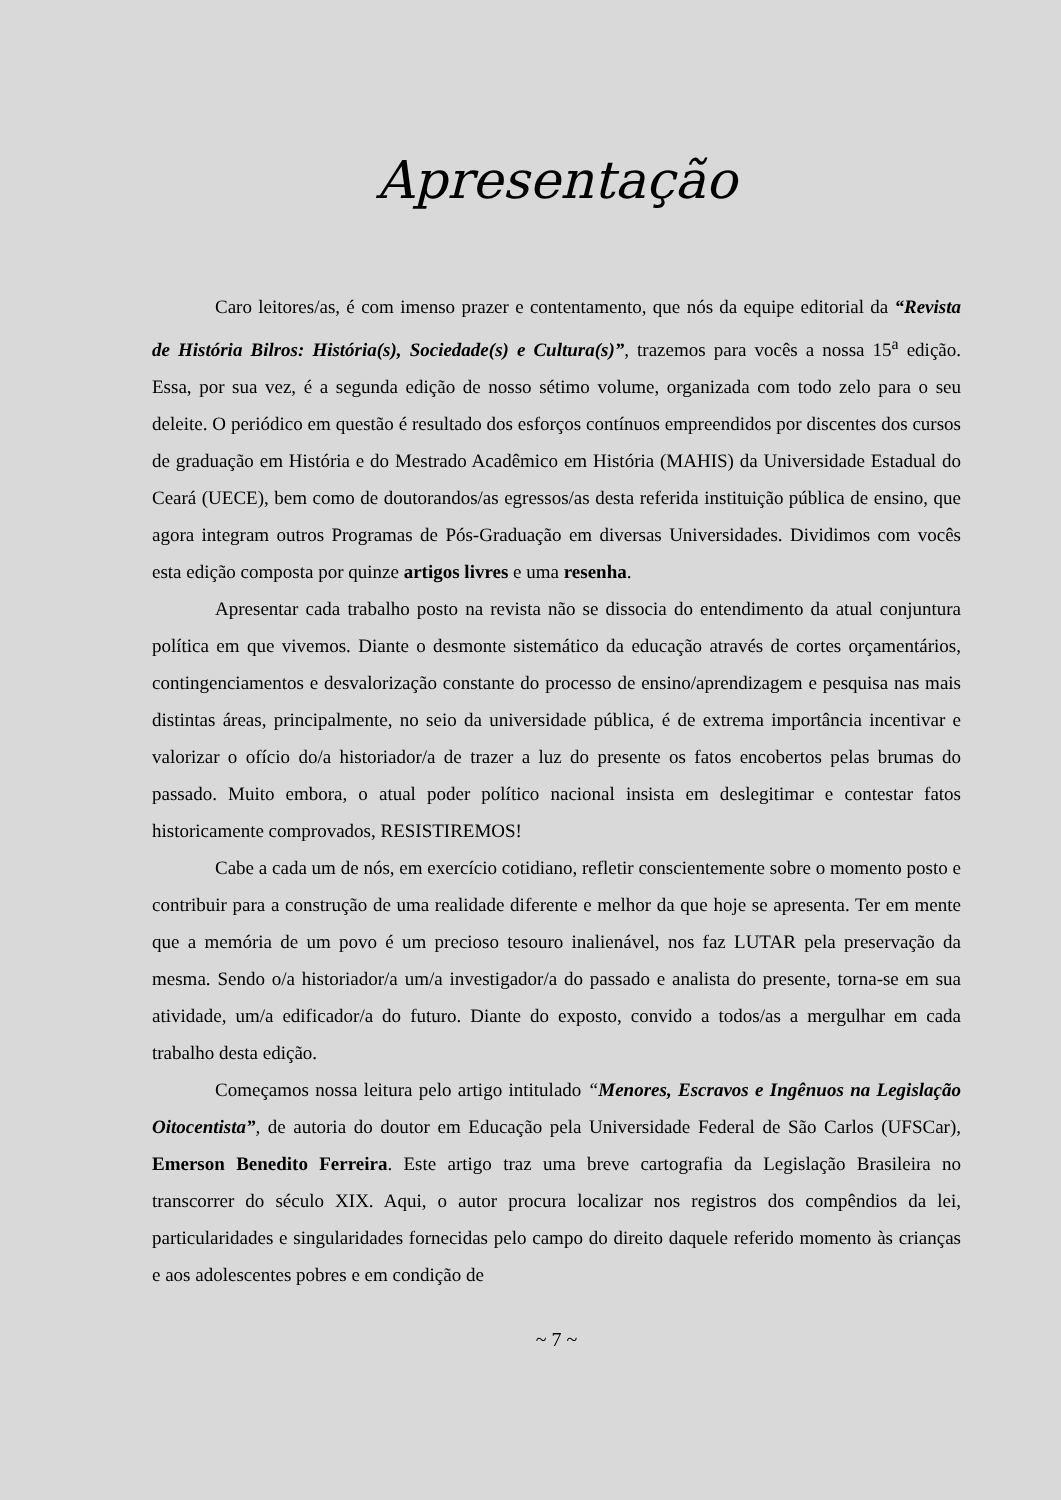Apresentação
Caro leitores/as, é com imenso prazer e contentamento, que nós da equipe editorial da “Revista de História Bilros: História(s), Sociedade(s) e Cultura(s)”, trazemos para vocês a nossa 15<sup>a</sup> edição. Essa, por sua vez, é a segunda edição de nosso sétimo volume, organizada com todo zelo para o seu deleite. O periódico em questão é resultado dos esforços contínuos empreendidos por discentes dos cursos de graduação em História e do Mestrado Acadêmico em História (MAHIS) da Universidade Estadual do Ceará (UECE), bem como de doutorandos/as egressos/as desta referida instituição pública de ensino, que agora integram outros Programas de Pós-Graduação em diversas Universidades. Dividimos com vocês esta edição composta por quinze artigos livres e uma resenha.
Apresentar cada trabalho posto na revista não se dissocia do entendimento da atual conjuntura política em que vivemos. Diante o desmonte sistemático da educação através de cortes orçamentários, contingenciamentos e desvalorização constante do processo de ensino/aprendizagem e pesquisa nas mais distintas áreas, principalmente, no seio da universidade pública, é de extrema importância incentivar e valorizar o ofício do/a historiador/a de trazer a luz do presente os fatos encobertos pelas brumas do passado. Muito embora, o atual poder político nacional insista em deslegitimar e contestar fatos historicamente comprovados, RESISTIREMOS!
Cabe a cada um de nós, em exercício cotidiano, refletir conscientemente sobre o momento posto e contribuir para a construção de uma realidade diferente e melhor da que hoje se apresenta. Ter em mente que a memória de um povo é um precioso tesouro inalienável, nos faz LUTAR pela preservação da mesma. Sendo o/a historiador/a um/a investigador/a do passado e analista do presente, torna-se em sua atividade, um/a edificador/a do futuro. Diante do exposto, convido a todos/as a mergulhar em cada trabalho desta edição.
Começamos nossa leitura pelo artigo intitulado “Menores, Escravos e Ingênuos na Legislação Oitocentista”, de autoria do doutor em Educação pela Universidade Federal de São Carlos (UFSCar), Emerson Benedito Ferreira. Este artigo traz uma breve cartografia da Legislação Brasileira no transcorrer do século XIX. Aqui, o autor procura localizar nos registros dos compêndios da lei, particularidades e singularidades fornecidas pelo campo do direito daquele referido momento às crianças e aos adolescentes pobres e em condição de
~ 7 ~